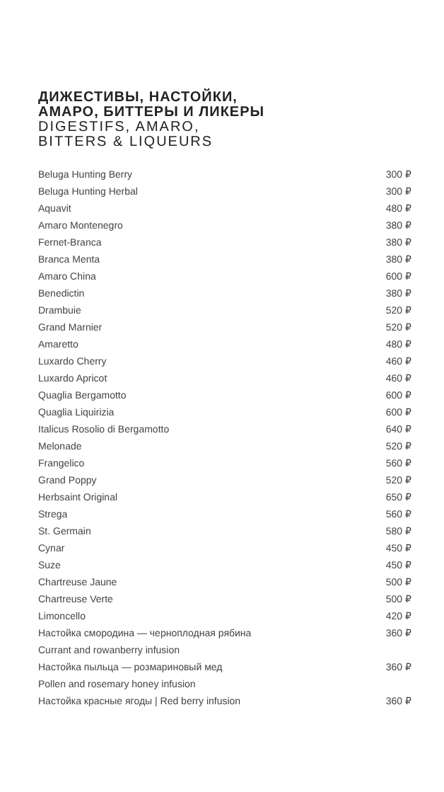ДИЖЕСТИВЫ, НАСТОЙКИ,
АМАРО, БИТТЕРЫ И ЛИКЕРЫ
DIGESTIFS, AMARO,
BITTERS & LIQUEURS
| Beluga Hunting Berry | 300 ₽ |
| Beluga Hunting Herbal | 300 ₽ |
| Aquavit | 480 ₽ |
| Amaro Montenegro | 380 ₽ |
| Fernet-Branca | 380 ₽ |
| Branca Menta | 380 ₽ |
| Amaro China | 600 ₽ |
| Benedictin | 380 ₽ |
| Drambuie | 520 ₽ |
| Grand Marnier | 520 ₽ |
| Amaretto | 480 ₽ |
| Luxardo Cherry | 460 ₽ |
| Luxardo Apricot | 460 ₽ |
| Quaglia Bergamotto | 600 ₽ |
| Quaglia Liquirizia | 600 ₽ |
| Italicus Rosolio di Bergamotto | 640 ₽ |
| Melonade | 520 ₽ |
| Frangelico | 560 ₽ |
| Grand Poppy | 520 ₽ |
| Herbsaint Original | 650 ₽ |
| Strega | 560 ₽ |
| St. Germain | 580 ₽ |
| Cynar | 450 ₽ |
| Suze | 450 ₽ |
| Chartreuse Jaune | 500 ₽ |
| Chartreuse Verte | 500 ₽ |
| Limoncello | 420 ₽ |
| Настойка смородина — черноплодная рябина | 360 ₽ |
| Currant and rowanberry infusion | |
| Настойка пыльца — розмариновый мед | 360 ₽ |
| Pollen and rosemary honey infusion | |
| Настойка красные ягоды / Red berry infusion | 360 ₽ |